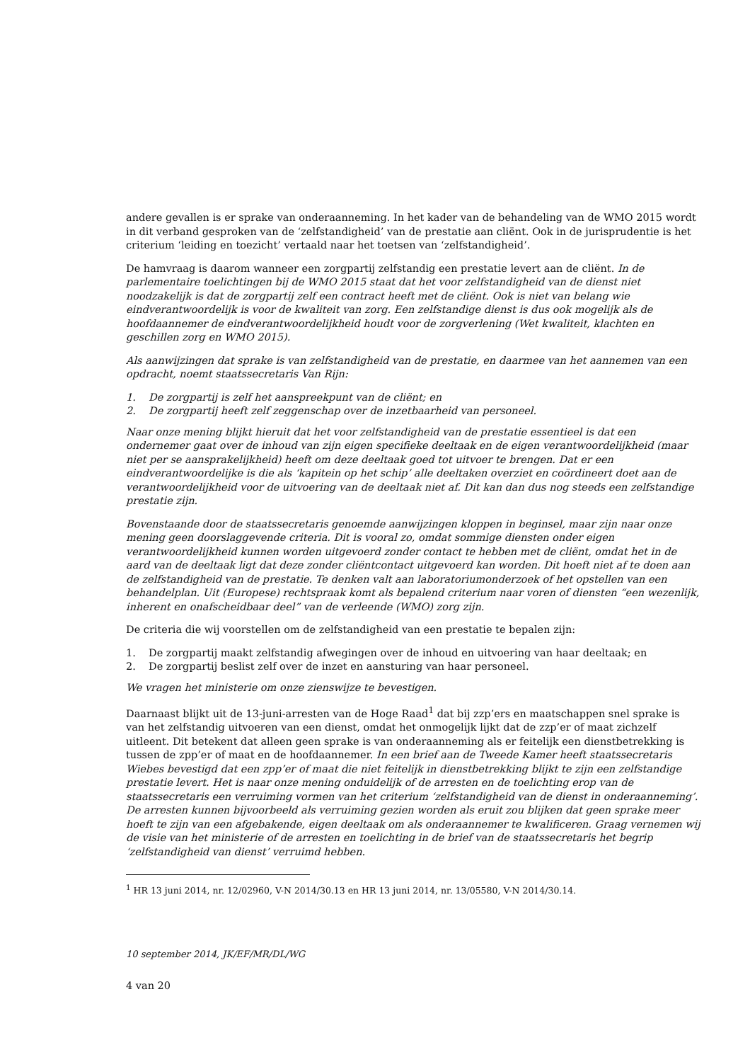andere gevallen is er sprake van onderaanneming. In het kader van de behandeling van de WMO 2015 wordt in dit verband gesproken van de ‘zelfstandigheid’ van de prestatie aan cliënt. Ook in de jurisprudentie is het criterium ‘leiding en toezicht’ vertaald naar het toetsen van ‘zelfstandigheid’.
De hamvraag is daarom wanneer een zorgpartij zelfstandig een prestatie levert aan de cliënt. In de parlementaire toelichtingen bij de WMO 2015 staat dat het voor zelfstandigheid van de dienst niet noodzakelijk is dat de zorgpartij zelf een contract heeft met de cliënt. Ook is niet van belang wie eindverantwoordelijk is voor de kwaliteit van zorg. Een zelfstandige dienst is dus ook mogelijk als de hoofdaannemer de eindverantwoordelijkheid houdt voor de zorgverlening (Wet kwaliteit, klachten en geschillen zorg en WMO 2015).
Als aanwijzingen dat sprake is van zelfstandigheid van de prestatie, en daarmee van het aannemen van een opdracht, noemt staatssecretaris Van Rijn:
1. De zorgpartij is zelf het aanspreekpunt van de cliënt; en
2. De zorgpartij heeft zelf zeggenschap over de inzetbaarheid van personeel.
Naar onze mening blijkt hieruit dat het voor zelfstandigheid van de prestatie essentieel is dat een ondernemer gaat over de inhoud van zijn eigen specifieke deeltaak en de eigen verantwoordelijkheid (maar niet per se aansprakelijkheid) heeft om deze deeltaak goed tot uitvoer te brengen. Dat er een eindverantwoordelijke is die als ‘kapitein op het schip’ alle deeltaken overziet en coördineert doet aan de verantwoordelijkheid voor de uitvoering van de deeltaak niet af. Dit kan dan dus nog steeds een zelfstandige prestatie zijn.
Bovenstaande door de staatssecretaris genoemde aanwijzingen kloppen in beginsel, maar zijn naar onze mening geen doorslaggevende criteria. Dit is vooral zo, omdat sommige diensten onder eigen verantwoordelijkheid kunnen worden uitgevoerd zonder contact te hebben met de cliënt, omdat het in de aard van de deeltaak ligt dat deze zonder cliëntcontact uitgevoerd kan worden. Dit hoeft niet af te doen aan de zelfstandigheid van de prestatie. Te denken valt aan laboratoriumonderzoek of het opstellen van een behandelplan. Uit (Europese) rechtspraak komt als bepalend criterium naar voren of diensten “een wezenlijk, inherent en onafscheidbaar deel” van de verleende (WMO) zorg zijn.
De criteria die wij voorstellen om de zelfstandigheid van een prestatie te bepalen zijn:
1. De zorgpartij maakt zelfstandig afwegingen over de inhoud en uitvoering van haar deeltaak; en
2. De zorgpartij beslist zelf over de inzet en aansturing van haar personeel.
We vragen het ministerie om onze zienswijze te bevestigen.
Daarnaast blijkt uit de 13-juni-arresten van de Hoge Raad<sup>1</sup> dat bij zzp’ers en maatschappen snel sprake is van het zelfstandig uitvoeren van een dienst, omdat het onmogelijk lijkt dat de zzp’er of maat zichzelf uitleent. Dit betekent dat alleen geen sprake is van onderaanneming als er feitelijk een dienstbetrekking is tussen de zpp’er of maat en de hoofdaannemer. In een brief aan de Tweede Kamer heeft staatssecretaris Wiebes bevestigd dat een zpp’er of maat die niet feitelijk in dienstbetrekking blijkt te zijn een zelfstandige prestatie levert. Het is naar onze mening onduidelijk of de arresten en de toelichting erop van de staatssecretaris een verruiming vormen van het criterium ‘zelfstandigheid van de dienst in onderaanneming’. De arresten kunnen bijvoorbeeld als verruiming gezien worden als eruit zou blijken dat geen sprake meer hoeft te zijn van een afgebakende, eigen deeltaak om als onderaannemer te kwalificeren. Graag vernemen wij de visie van het ministerie of de arresten en toelichting in de brief van de staatssecretaris het begrip ‘zelfstandigheid van dienst’ verruimd hebben.
<sup>1</sup> HR 13 juni 2014, nr. 12/02960, V-N 2014/30.13 en HR 13 juni 2014, nr. 13/05580, V-N 2014/30.14.
10 september 2014, JK/EF/MR/DL/WG
4 van 20